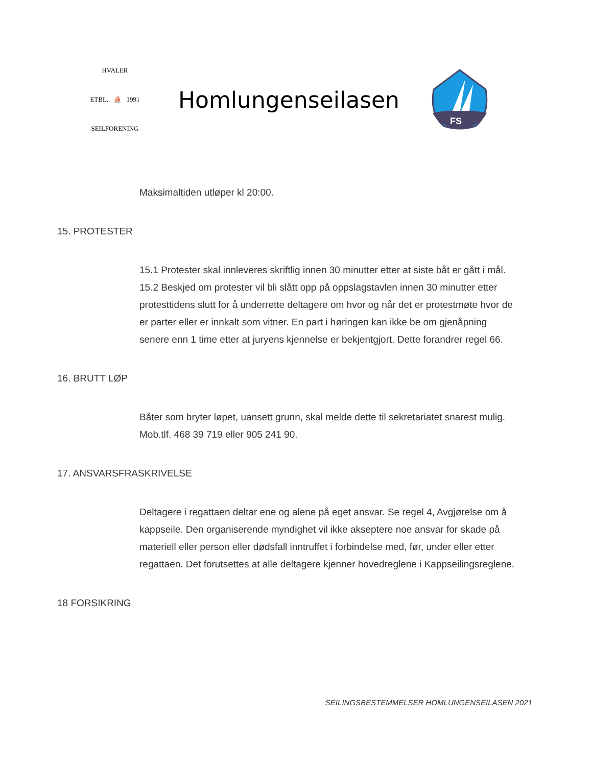HVALER
ETBL. ⛵ 1991
SEILFORENING
Homlungenseilasen
FS
Maksimaltiden utløper kl 20:00.
15. PROTESTER
15.1 Protester skal innleveres skriftlig innen 30 minutter etter at siste båt er gått i mål.
15.2 Beskjed om protester vil bli slått opp på oppslagstavlen innen 30 minutter etter protesttidens slutt for å underrette deltagere om hvor og når det er protestmøte hvor de er parter eller er innkalt som vitner. En part i høringen kan ikke be om gjenåpning senere enn 1 time etter at juryens kjennelse er bekjentgjort. Dette forandrer regel 66.
16. BRUTT LØP
Båter som bryter løpet, uansett grunn, skal melde dette til sekretariatet snarest mulig. Mob.tlf. 468 39 719 eller 905 241 90.
17. ANSVARSFRASKRIVELSE
Deltagere i regattaen deltar ene og alene på eget ansvar. Se regel 4, Avgjørelse om å kappseile. Den organiserende myndighet vil ikke akseptere noe ansvar for skade på materiell eller person eller dødsfall inntruffet i forbindelse med, før, under eller etter regattaen. Det forutsettes at alle deltagere kjenner hovedreglene i Kappseilingsreglene.
18 FORSIKRING
SEILINGSBESTEMMELSER HOMLUNGENSEILASEN 2021